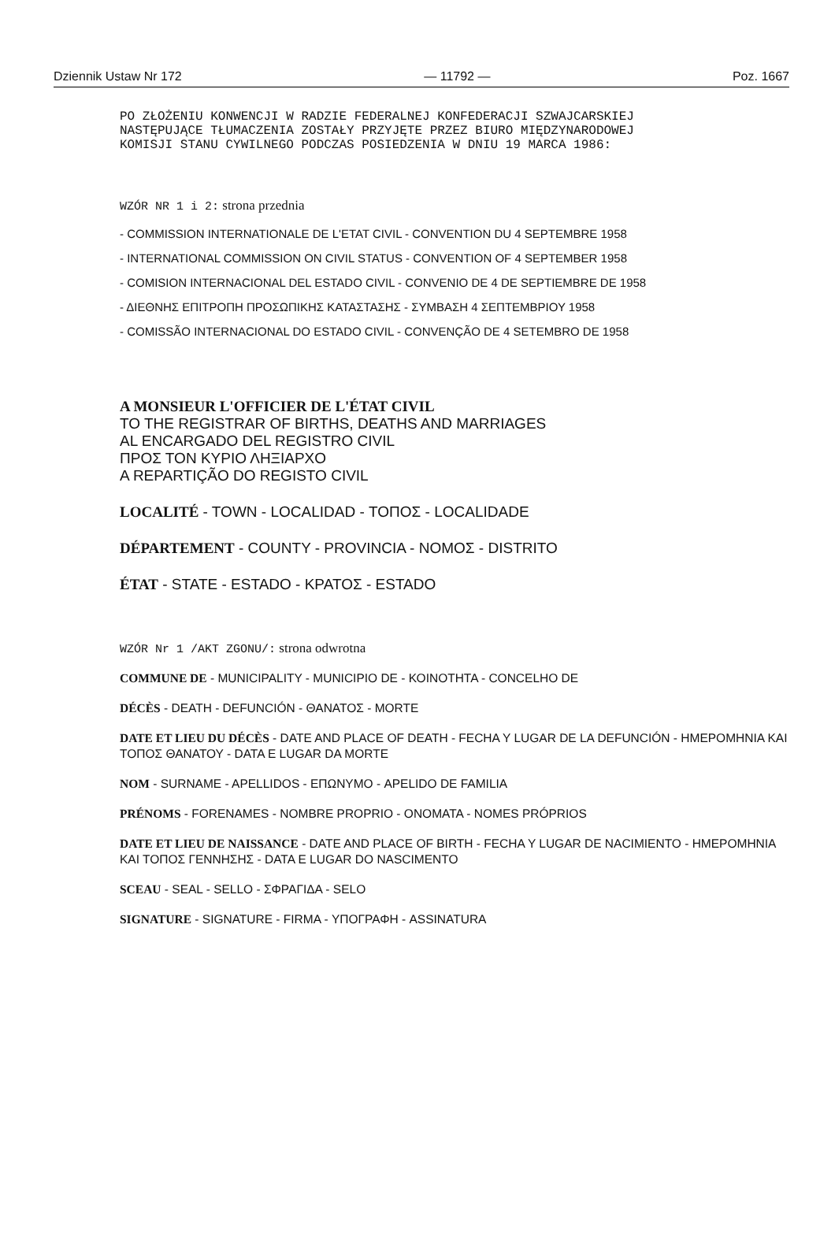Dziennik Ustaw Nr 172 — 11792 — Poz. 1667
PO ZŁOŻENIU KONWENCJI W RADZIE FEDERALNEJ KONFEDERACJI SZWAJCARSKIEJ
NASTĘPUJĄCE TŁUMACZENIA ZOSTAŁY PRZYJĘTE PRZEZ BIURO MIĘDZYNARODOWEJ
KOMISJI STANU CYWILNEGO PODCZAS POSIEDZENIA W DNIU 19 MARCA 1986:
WZÓR NR 1 i 2: strona przednia
- COMMISSION INTERNATIONALE DE L'ETAT CIVIL - CONVENTION DU 4 SEPTEMBRE 1958
- INTERNATIONAL COMMISSION ON CIVIL STATUS - CONVENTION OF 4 SEPTEMBER 1958
- COMISION INTERNACIONAL DEL ESTADO CIVIL - CONVENIO DE 4 DE SEPTIEMBRE DE 1958
- ΔΙΕΘΝΗΣ ΕΠΙΤΡΟΠΗ ΠΡΟΣΩΠΙΚΗΣ ΚΑΤΑΣΤΑΣΗΣ - ΣΥΜΒΑΣΗ 4 ΣΕΠΤΕΜΒΡΙΟΥ 1958
- COMISSÃO INTERNACIONAL DO ESTADO CIVIL - CONVENÇÃO DE 4 SETEMBRO DE 1958
A MONSIEUR L'OFFICIER DE L'ÉTAT CIVIL
TO THE REGISTRAR OF BIRTHS, DEATHS AND MARRIAGES
AL ENCARGADO DEL REGISTRO CIVIL
ΠΡΟΣ ΤΟΝ ΚΥΡΙΟ ΛΗΞΙΑΡΧΟ
A REPARTIÇÃO DO REGISTO CIVIL
LOCALITÉ - TOWN - LOCALIDAD - ΤΟΠΟΣ - LOCALIDADE
DÉPARTEMENT - COUNTY - PROVINCIA - ΝΟΜΟΣ - DISTRITO
ÉTAT - STATE - ESTADO - ΚΡΑΤΟΣ - ESTADO
WZÓR Nr 1 /AKT ZGONU/: strona odwrotna
COMMUNE DE - MUNICIPALITY - MUNICIPIO DE - ΚΟΙΝΟΤΗΤΑ - CONCELHO DE
DÉCÈS - DEATH - DEFUNCIÓN - ΘΑΝΑΤΟΣ - MORTE
DATE ET LIEU DU DÉCÈS - DATE AND PLACE OF DEATH - FECHA Y LUGAR DE LA DEFUNCIÓN - ΗΜΕΡΟΜΗΝΙΑ ΚΑΙ ΤΟΠΟΣ ΘΑΝΑΤΟΥ - DATA E LUGAR DA MORTE
NOM - SURNAME - APELLIDOS - ΕΠΩΝΥΜΟ - APELIDO DE FAMILIA
PRÉNOMS - FORENAMES - NOMBRE PROPRIO - ΟΝΟΜΑΤΑ - NOMES PRÓPRIOS
DATE ET LIEU DE NAISSANCE - DATE AND PLACE OF BIRTH - FECHA Y LUGAR DE NACIMIENTO - ΗΜΕΡΟΜΗΝΙΑ ΚΑΙ ΤΟΠΟΣ ΓΕΝΝΗΣΗΣ - DATA E LUGAR DO NASCIMENTO
SCEAU - SEAL - SELLO - ΣΦΡΑΓΙΔΑ - SELO
SIGNATURE - SIGNATURE - FIRMA - ΥΠΟΓΡΑΦΗ - ASSINATURA